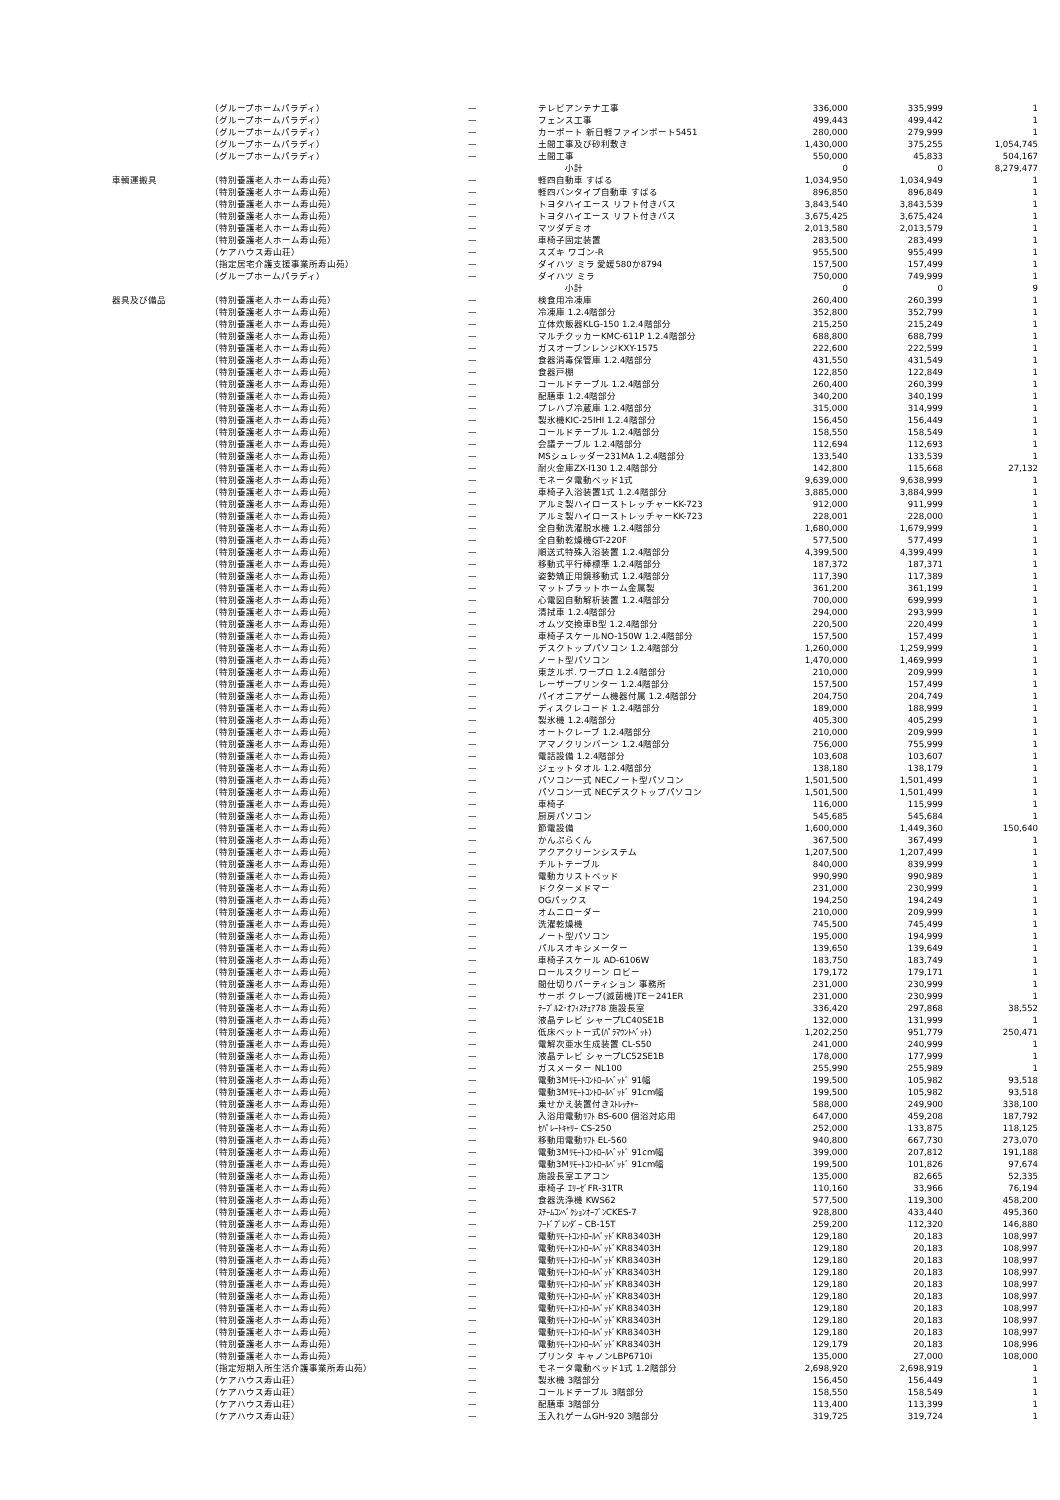| | （グループホームパラディ） | — | テレビアンテナ工事 | 336,000 | 335,999 | 1 |
| | （グループホームパラディ） | — | フェンス工事 | 499,443 | 499,442 | 1 |
| | （グループホームパラディ） | — | カーポート 新日軽ファインポート5451 | 280,000 | 279,999 | 1 |
| | （グループホームパラディ） | — | 土間工事及び砂利敷き | 1,430,000 | 375,255 | 1,054,745 |
| | （グループホームパラディ） | — | 土間工事 | 550,000 | 45,833 | 504,167 |
| | | | 小計 | 0 | 0 | 8,279,477 |
| 車輌運搬具 | （特別養護老人ホーム寿山苑） | — | 軽四自動車 すばる | 1,034,950 | 1,034,949 | 1 |
| | （特別養護老人ホーム寿山苑） | — | 軽四バンタイプ自動車 すばる | 896,850 | 896,849 | 1 |
| | （特別養護老人ホーム寿山苑） | — | トヨタハイエース リフト付きバス | 3,843,540 | 3,843,539 | 1 |
| | （特別養護老人ホーム寿山苑） | — | トヨタハイエース リフト付きバス | 3,675,425 | 3,675,424 | 1 |
| | （特別養護老人ホーム寿山苑） | — | マツダデミオ | 2,013,580 | 2,013,579 | 1 |
| | （特別養護老人ホーム寿山苑） | — | 車椅子固定装置 | 283,500 | 283,499 | 1 |
| | （ケアハウス寿山荘） | — | スズキ ワゴン-R | 955,500 | 955,499 | 1 |
| | （指定居宅介護支援事業所寿山苑） | — | ダイハツ ミラ 愛媛580か8794 | 157,500 | 157,499 | 1 |
| | （グループホームパラディ） | — | ダイハツ ミラ | 750,000 | 749,999 | 1 |
| | | | 小計 | 0 | 0 | 9 |
| 器具及び備品 | （特別養護老人ホーム寿山苑） | — | 検食用冷凍庫 | 260,400 | 260,399 | 1 |
| | （特別養護老人ホーム寿山苑） | — | 冷凍庫 1.2.4階部分 | 352,800 | 352,799 | 1 |
| | （特別養護老人ホーム寿山苑） | — | 立体炊飯器KLG-150 1.2.4階部分 | 215,250 | 215,249 | 1 |
| | （特別養護老人ホーム寿山苑） | — | マルチクッカーKMC-611P 1.2.4階部分 | 688,800 | 688,799 | 1 |
| | （特別養護老人ホーム寿山苑） | — | ガスオーブンレンジKXY-1575 | 222,600 | 222,599 | 1 |
| | （特別養護老人ホーム寿山苑） | — | 食器消毒保管庫 1.2.4階部分 | 431,550 | 431,549 | 1 |
| | （特別養護老人ホーム寿山苑） | — | 食器戸棚 | 122,850 | 122,849 | 1 |
| | （特別養護老人ホーム寿山苑） | — | コールドテーブル 1.2.4階部分 | 260,400 | 260,399 | 1 |
| | （特別養護老人ホーム寿山苑） | — | 配膳車 1.2.4階部分 | 340,200 | 340,199 | 1 |
| | （特別養護老人ホーム寿山苑） | — | プレハブ冷蔵庫 1.2.4階部分 | 315,000 | 314,999 | 1 |
| | （特別養護老人ホーム寿山苑） | — | 製氷機KIC-25IHI 1.2.4階部分 | 156,450 | 156,449 | 1 |
| | （特別養護老人ホーム寿山苑） | — | コールドテーブル 1.2.4階部分 | 158,550 | 158,549 | 1 |
| | （特別養護老人ホーム寿山苑） | — | 会議テーブル 1.2.4階部分 | 112,694 | 112,693 | 1 |
| | （特別養護老人ホーム寿山苑） | — | MSシュレッダー231MA 1.2.4階部分 | 133,540 | 133,539 | 1 |
| | （特別養護老人ホーム寿山苑） | — | 耐火金庫ZX-I130 1.2.4階部分 | 142,800 | 115,668 | 27,132 |
| | （特別養護老人ホーム寿山苑） | — | モネータ電動ベッド1式 | 9,639,000 | 9,638,999 | 1 |
| | （特別養護老人ホーム寿山苑） | — | 車椅子入浴装置1式 1.2.4階部分 | 3,885,000 | 3,884,999 | 1 |
| | （特別養護老人ホーム寿山苑） | — | アルミ製ハイローストレッチャーKK-723 | 912,000 | 911,999 | 1 |
| | （特別養護老人ホーム寿山苑） | — | アルミ製ハイローストレッチャーKK-723 | 228,001 | 228,000 | 1 |
| | （特別養護老人ホーム寿山苑） | — | 全自動洗濯脱水機 1.2.4階部分 | 1,680,000 | 1,679,999 | 1 |
| | （特別養護老人ホーム寿山苑） | — | 全自動乾燥機GT-220F | 577,500 | 577,499 | 1 |
| | （特別養護老人ホーム寿山苑） | — | 順送式特殊入浴装置 1.2.4階部分 | 4,399,500 | 4,399,499 | 1 |
| | （特別養護老人ホーム寿山苑） | — | 移動式平行棒標準 1.2.4階部分 | 187,372 | 187,371 | 1 |
| | （特別養護老人ホーム寿山苑） | — | 姿勢矯正用鏡移動式 1.2.4階部分 | 117,390 | 117,389 | 1 |
| | （特別養護老人ホーム寿山苑） | — | マットプラットホーム金属製 | 361,200 | 361,199 | 1 |
| | （特別養護老人ホーム寿山苑） | — | 心電図自動解析装置 1.2.4階部分 | 700,000 | 699,999 | 1 |
| | （特別養護老人ホーム寿山苑） | — | 清拭車 1.2.4階部分 | 294,000 | 293,999 | 1 |
| | （特別養護老人ホーム寿山苑） | — | オムツ交換車B型 1.2.4階部分 | 220,500 | 220,499 | 1 |
| | （特別養護老人ホーム寿山苑） | — | 車椅子スケールNO-150W 1.2.4階部分 | 157,500 | 157,499 | 1 |
| | （特別養護老人ホーム寿山苑） | — | デスクトップパソコン 1.2.4階部分 | 1,260,000 | 1,259,999 | 1 |
| | （特別養護老人ホーム寿山苑） | — | ノート型パソコン | 1,470,000 | 1,469,999 | 1 |
| | （特別養護老人ホーム寿山苑） | — | 東芝ルポ. ワープロ 1.2.4階部分 | 210,000 | 209,999 | 1 |
| | （特別養護老人ホーム寿山苑） | — | レーザープリンター 1.2.4階部分 | 157,500 | 157,499 | 1 |
| | （特別養護老人ホーム寿山苑） | — | パイオニアゲーム機器付属 1.2.4階部分 | 204,750 | 204,749 | 1 |
| | （特別養護老人ホーム寿山苑） | — | ディスクレコード 1.2.4階部分 | 189,000 | 188,999 | 1 |
| | （特別養護老人ホーム寿山苑） | — | 製氷機 1.2.4階部分 | 405,300 | 405,299 | 1 |
| | （特別養護老人ホーム寿山苑） | — | オートクレーブ 1.2.4階部分 | 210,000 | 209,999 | 1 |
| | （特別養護老人ホーム寿山苑） | — | アマノクリンバーン 1.2.4階部分 | 756,000 | 755,999 | 1 |
| | （特別養護老人ホーム寿山苑） | — | 電話設備 1.2.4階部分 | 103,608 | 103,607 | 1 |
| | （特別養護老人ホーム寿山苑） | — | ジェットタオル 1.2.4階部分 | 138,180 | 138,179 | 1 |
| | （特別養護老人ホーム寿山苑） | — | パソコン一式 NECノート型パソコン | 1,501,500 | 1,501,499 | 1 |
| | （特別養護老人ホーム寿山苑） | — | パソコン一式 NECデスクトップパソコン | 1,501,500 | 1,501,499 | 1 |
| | （特別養護老人ホーム寿山苑） | — | 車椅子 | 116,000 | 115,999 | 1 |
| | （特別養護老人ホーム寿山苑） | — | 厨房パソコン | 545,685 | 545,684 | 1 |
| | （特別養護老人ホーム寿山苑） | — | 節電設備 | 1,600,000 | 1,449,360 | 150,640 |
| | （特別養護老人ホーム寿山苑） | — | かんぷらくん | 367,500 | 367,499 | 1 |
| | （特別養護老人ホーム寿山苑） | — | アクアクリーンシステム | 1,207,500 | 1,207,499 | 1 |
| | （特別養護老人ホーム寿山苑） | — | チルトテーブル | 840,000 | 839,999 | 1 |
| | （特別養護老人ホーム寿山苑） | — | 電動カリストベッド | 990,990 | 990,989 | 1 |
| | （特別養護老人ホーム寿山苑） | — | ドクターメドマー | 231,000 | 230,999 | 1 |
| | （特別養護老人ホーム寿山苑） | — | OGパックス | 194,250 | 194,249 | 1 |
| | （特別養護老人ホーム寿山苑） | — | オムニローダー | 210,000 | 209,999 | 1 |
| | （特別養護老人ホーム寿山苑） | — | 洗濯乾燥機 | 745,500 | 745,499 | 1 |
| | （特別養護老人ホーム寿山苑） | — | ノート型パソコン | 195,000 | 194,999 | 1 |
| | （特別養護老人ホーム寿山苑） | — | パルスオキシメーター | 139,650 | 139,649 | 1 |
| | （特別養護老人ホーム寿山苑） | — | 車椅子スケール AD-6106W | 183,750 | 183,749 | 1 |
| | （特別養護老人ホーム寿山苑） | — | ロールスクリーン ロビー | 179,172 | 179,171 | 1 |
| | （特別養護老人ホーム寿山苑） | — | 間仕切りパーティション 事務所 | 231,000 | 230,999 | 1 |
| | （特別養護老人ホーム寿山苑） | — | サーボ クレーブ(滅菌機)TE－241ER | 231,000 | 230,999 | 1 |
| | （特別養護老人ホーム寿山苑） | — | ﾃｰﾌﾞﾙ2･ｵﾌｨｽﾁｪｱ78 施設長室 | 336,420 | 297,868 | 38,552 |
| | （特別養護老人ホーム寿山苑） | — | 液晶テレビ シャープLC40SE1B | 132,000 | 131,999 | 1 |
| | （特別養護老人ホーム寿山苑） | — | 低床ベットー式(ﾊﾟﾗﾏｳﾝﾄﾍﾞｯﾄ) | 1,202,250 | 951,779 | 250,471 |
| | （特別養護老人ホーム寿山苑） | — | 電解次亜水生成装置 CL-S50 | 241,000 | 240,999 | 1 |
| | （特別養護老人ホーム寿山苑） | — | 液晶テレビ シャープLC52SE1B | 178,000 | 177,999 | 1 |
| | （特別養護老人ホーム寿山苑） | — | ガスメーター NL100 | 255,990 | 255,989 | 1 |
| | （特別養護老人ホーム寿山苑） | — | 電動3Mﾘﾓｰﾄｺﾝﾄﾛｰﾙﾍﾞｯﾄﾞ 91幅 | 199,500 | 105,982 | 93,518 |
| | （特別養護老人ホーム寿山苑） | — | 電動3Mﾘﾓｰﾄｺﾝﾄﾛｰﾙﾍﾞｯﾄﾞ 91cm幅 | 199,500 | 105,982 | 93,518 |
| | （特別養護老人ホーム寿山苑） | — | 乗せかえ装置付きｽﾄﾚｯﾁｬｰ | 588,000 | 249,900 | 338,100 |
| | （特別養護老人ホーム寿山苑） | — | 入浴用電動ﾘﾌﾄ BS-600 個浴対応用 | 647,000 | 459,208 | 187,792 |
| | （特別養護老人ホーム寿山苑） | — | ｾﾊﾟﾚｰﾄｷｬﾘｰ CS-250 | 252,000 | 133,875 | 118,125 |
| | （特別養護老人ホーム寿山苑） | — | 移動用電動ﾘﾌﾄ EL-560 | 940,800 | 667,730 | 273,070 |
| | （特別養護老人ホーム寿山苑） | — | 電動3Mﾘﾓｰﾄｺﾝﾄﾛｰﾙﾍﾞｯﾄﾞ 91cm幅 | 399,000 | 207,812 | 191,188 |
| | （特別養護老人ホーム寿山苑） | — | 電動3Mﾘﾓｰﾄｺﾝﾄﾛｰﾙﾍﾞｯﾄﾞ 91cm幅 | 199,500 | 101,826 | 97,674 |
| | （特別養護老人ホーム寿山苑） | — | 施設長室エアコン | 135,000 | 82,665 | 52,335 |
| | （特別養護老人ホーム寿山苑） | — | 車椅子 ｴﾘｰｾﾞFR-31TR | 110,160 | 33,966 | 76,194 |
| | （特別養護老人ホーム寿山苑） | — | 食器洗浄機 KWS62 | 577,500 | 119,300 | 458,200 |
| | （特別養護老人ホーム寿山苑） | — | ｽﾁｰﾑｺﾝﾍﾞｸｼｮﾝｵｰﾌﾞﾝCKES-7 | 928,800 | 433,440 | 495,360 |
| | （特別養護老人ホーム寿山苑） | — | ﾌｰﾄﾞﾌﾞﾚﾝﾀﾞｰ CB-15T | 259,200 | 112,320 | 146,880 |
| | （特別養護老人ホーム寿山苑） | — | 電動ﾘﾓｰﾄｺﾝﾄﾛｰﾙﾍﾞｯﾄﾞKR83403H | 129,180 | 20,183 | 108,997 |
| | （特別養護老人ホーム寿山苑） | — | 電動ﾘﾓｰﾄｺﾝﾄﾛｰﾙﾍﾞｯﾄﾞKR83403H | 129,180 | 20,183 | 108,997 |
| | （特別養護老人ホーム寿山苑） | — | 電動ﾘﾓｰﾄｺﾝﾄﾛｰﾙﾍﾞｯﾄﾞKR83403H | 129,180 | 20,183 | 108,997 |
| | （特別養護老人ホーム寿山苑） | — | 電動ﾘﾓｰﾄｺﾝﾄﾛｰﾙﾍﾞｯﾄﾞKR83403H | 129,180 | 20,183 | 108,997 |
| | （特別養護老人ホーム寿山苑） | — | 電動ﾘﾓｰﾄｺﾝﾄﾛｰﾙﾍﾞｯﾄﾞKR83403H | 129,180 | 20,183 | 108,997 |
| | （特別養護老人ホーム寿山苑） | — | 電動ﾘﾓｰﾄｺﾝﾄﾛｰﾙﾍﾞｯﾄﾞKR83403H | 129,180 | 20,183 | 108,997 |
| | （特別養護老人ホーム寿山苑） | — | 電動ﾘﾓｰﾄｺﾝﾄﾛｰﾙﾍﾞｯﾄﾞKR83403H | 129,180 | 20,183 | 108,997 |
| | （特別養護老人ホーム寿山苑） | — | 電動ﾘﾓｰﾄｺﾝﾄﾛｰﾙﾍﾞｯﾄﾞKR83403H | 129,180 | 20,183 | 108,997 |
| | （特別養護老人ホーム寿山苑） | — | 電動ﾘﾓｰﾄｺﾝﾄﾛｰﾙﾍﾞｯﾄﾞKR83403H | 129,180 | 20,183 | 108,997 |
| | （特別養護老人ホーム寿山苑） | — | 電動ﾘﾓｰﾄｺﾝﾄﾛｰﾙﾍﾞｯﾄﾞKR83403H | 129,179 | 20,183 | 108,996 |
| | （特別養護老人ホーム寿山苑） | — | プリンタ キャノンLBP6710i | 135,000 | 27,000 | 108,000 |
| | （指定短期入所生活介護事業所寿山苑） | — | モネータ電動ベッド1式 1.2階部分 | 2,698,920 | 2,698,919 | 1 |
| | （ケアハウス寿山荘） | — | 製氷機 3階部分 | 156,450 | 156,449 | 1 |
| | （ケアハウス寿山荘） | — | コールドテーブル 3階部分 | 158,550 | 158,549 | 1 |
| | （ケアハウス寿山荘） | — | 配膳車 3階部分 | 113,400 | 113,399 | 1 |
| | （ケアハウス寿山荘） | — | 玉入れゲームGH-920 3階部分 | 319,725 | 319,724 | 1 |